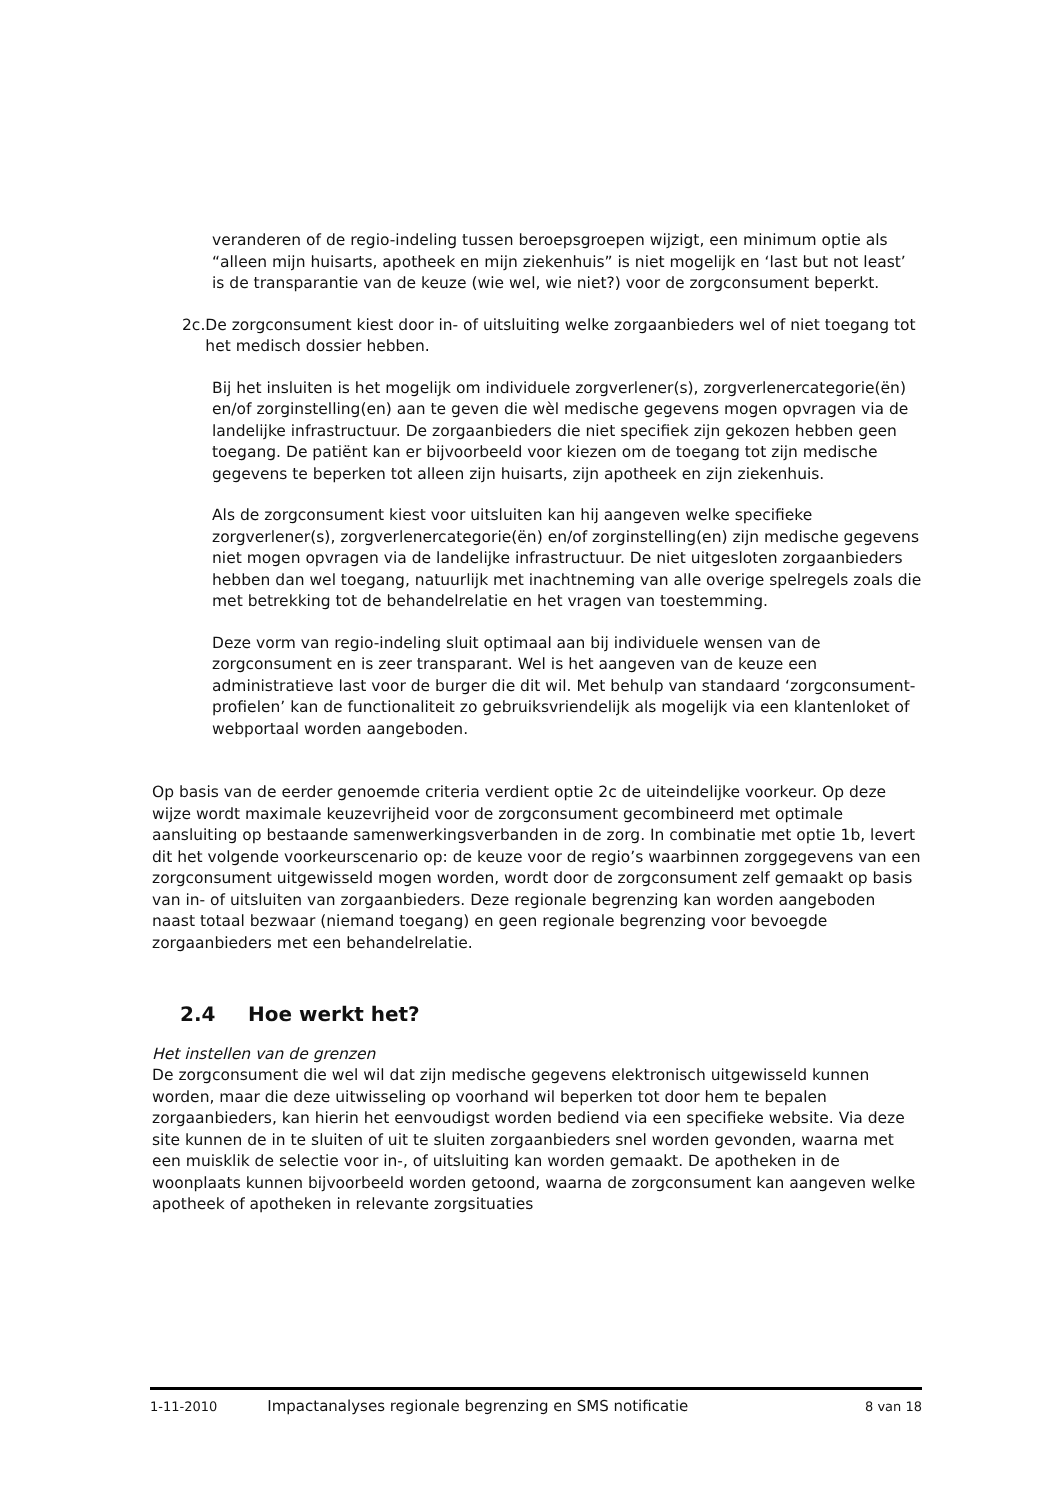veranderen of de regio-indeling tussen beroepsgroepen wijzigt, een minimum optie als “alleen mijn huisarts, apotheek en mijn ziekenhuis” is niet mogelijk en ‘last but not least’ is de transparantie van de keuze (wie wel, wie niet?) voor de zorgconsument beperkt.
2c. De zorgconsument kiest door in- of uitsluiting welke zorgaanbieders wel of niet toegang tot het medisch dossier hebben.
Bij het insluiten is het mogelijk om individuele zorgverlener(s), zorgverlenercategorie(ën) en/of zorginstelling(en) aan te geven die wèl medische gegevens mogen opvragen via de landelijke infrastructuur. De zorgaanbieders die niet specifiek zijn gekozen hebben geen toegang. De patiënt kan er bijvoorbeeld voor kiezen om de toegang tot zijn medische gegevens te beperken tot alleen zijn huisarts, zijn apotheek en zijn ziekenhuis.
Als de zorgconsument kiest voor uitsluiten kan hij aangeven welke specifieke zorgverlener(s), zorgverlenercategorie(ën) en/of zorginstelling(en) zijn medische gegevens niet mogen opvragen via de landelijke infrastructuur. De niet uitgesloten zorgaanbieders hebben dan wel toegang, natuurlijk met inachtneming van alle overige spelregels zoals die met betrekking tot de behandelrelatie en het vragen van toestemming.
Deze vorm van regio-indeling sluit optimaal aan bij individuele wensen van de zorgconsument en is zeer transparant. Wel is het aangeven van de keuze een administratieve last voor de burger die dit wil. Met behulp van standaard ‘zorgconsument-profielen’ kan de functionaliteit zo gebruiksvriendelijk als mogelijk via een klantenloket of webportaal worden aangeboden.
Op basis van de eerder genoemde criteria verdient optie 2c de uiteindelijke voorkeur. Op deze wijze wordt maximale keuzevrijheid voor de zorgconsument gecombineerd met optimale aansluiting op bestaande samenwerkingsverbanden in de zorg. In combinatie met optie 1b, levert dit het volgende voorkeurscenario op: de keuze voor de regio’s waarbinnen zorggegevens van een zorgconsument uitgewisseld mogen worden, wordt door de zorgconsument zelf gemaakt op basis van in- of uitsluiten van zorgaanbieders. Deze regionale begrenzing kan worden aangeboden naast totaal bezwaar (niemand toegang) en geen regionale begrenzing voor bevoegde zorgaanbieders met een behandelrelatie.
2.4 Hoe werkt het?
Het instellen van de grenzen
De zorgconsument die wel wil dat zijn medische gegevens elektronisch uitgewisseld kunnen worden, maar die deze uitwisseling op voorhand wil beperken tot door hem te bepalen zorgaanbieders, kan hierin het eenvoudigst worden bediend via een specifieke website. Via deze site kunnen de in te sluiten of uit te sluiten zorgaanbieders snel worden gevonden, waarna met een muisklik de selectie voor in-, of uitsluiting kan worden gemaakt. De apotheken in de woonplaats kunnen bijvoorbeeld worden getoond, waarna de zorgconsument kan aangeven welke apotheek of apotheken in relevante zorgsituaties
1-11-2010 Impactanalyses regionale begrenzing en SMS notificatie 8 van 18